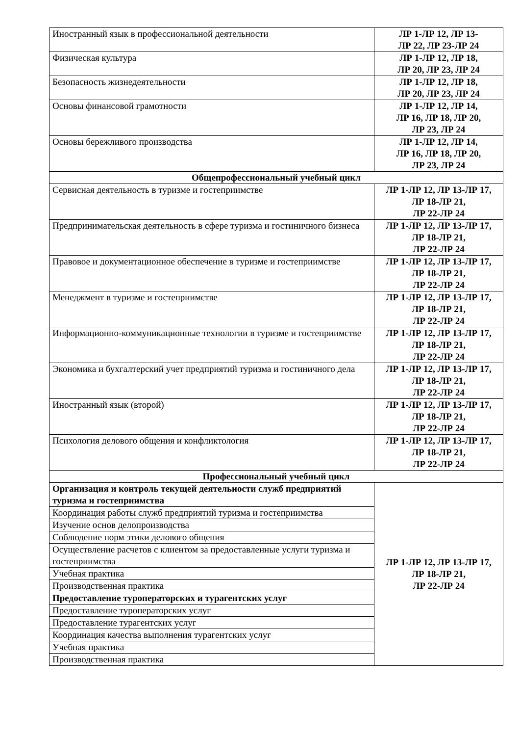| Иностранный язык в профессиональной деятельности | ЛР 1-ЛР 12, ЛР 13- ЛР 22, ЛР 23-ЛР 24 |
| Физическая культура | ЛР 1-ЛР 12, ЛР 18, ЛР 20, ЛР 23, ЛР 24 |
| Безопасность жизнедеятельности | ЛР 1-ЛР 12, ЛР 18, ЛР 20, ЛР 23, ЛР 24 |
| Основы финансовой грамотности | ЛР 1-ЛР 12, ЛР 14, ЛР 16, ЛР 18, ЛР 20, ЛР 23, ЛР 24 |
| Основы бережливого производства | ЛР 1-ЛР 12, ЛР 14, ЛР 16, ЛР 18, ЛР 20, ЛР 23, ЛР 24 |
| Общепрофессиональный учебный цикл | |
| Сервисная деятельность в туризме и гостеприимстве | ЛР 1-ЛР 12, ЛР 13-ЛР 17, ЛР 18-ЛР 21, ЛР 22-ЛР 24 |
| Предпринимательская деятельность в сфере туризма и гостиничного бизнеса | ЛР 1-ЛР 12, ЛР 13-ЛР 17, ЛР 18-ЛР 21, ЛР 22-ЛР 24 |
| Правовое и документационное обеспечение в туризме и гостеприимстве | ЛР 1-ЛР 12, ЛР 13-ЛР 17, ЛР 18-ЛР 21, ЛР 22-ЛР 24 |
| Менеджмент в туризме и гостеприимстве | ЛР 1-ЛР 12, ЛР 13-ЛР 17, ЛР 18-ЛР 21, ЛР 22-ЛР 24 |
| Информационно-коммуникационные технологии в туризме и гостеприимстве | ЛР 1-ЛР 12, ЛР 13-ЛР 17, ЛР 18-ЛР 21, ЛР 22-ЛР 24 |
| Экономика и бухгалтерский учет предприятий туризма и гостиничного дела | ЛР 1-ЛР 12, ЛР 13-ЛР 17, ЛР 18-ЛР 21, ЛР 22-ЛР 24 |
| Иностранный язык (второй) | ЛР 1-ЛР 12, ЛР 13-ЛР 17, ЛР 18-ЛР 21, ЛР 22-ЛР 24 |
| Психология делового общения и конфликтология | ЛР 1-ЛР 12, ЛР 13-ЛР 17, ЛР 18-ЛР 21, ЛР 22-ЛР 24 |
| Профессиональный учебный цикл | |
| Организация и контроль текущей деятельности служб предприятий туризма и гостеприимства | ЛР 1-ЛР 12, ЛР 13-ЛР 17, ЛР 18-ЛР 21, ЛР 22-ЛР 24 |
| Координация работы служб предприятий туризма и гостеприимства | |
| Изучение основ делопроизводства | |
| Соблюдение норм этики делового общения | |
| Осуществление расчетов с клиентом за предоставленные услуги туризма и гостеприимства | |
| Учебная практика | |
| Производственная практика | |
| Предоставление туроператорских и турагентских услуг | |
| Предоставление туроператорских услуг | |
| Предоставление турагентских услуг | |
| Координация качества выполнения турагентских услуг | |
| Учебная практика | |
| Производственная практика | |